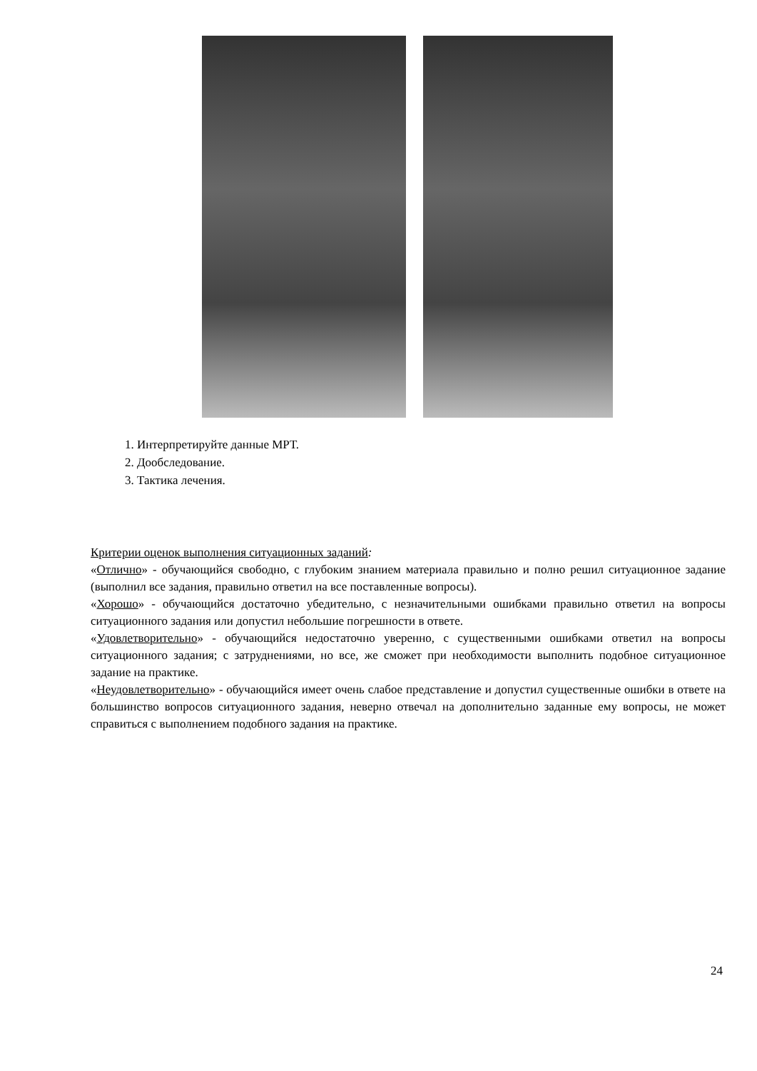1. Интерпретируйте данные МРТ.
2. Дообследование.
3. Тактика лечения.
Критерии оценок выполнения ситуационных заданий:
«Отлично» - обучающийся свободно, с глубоким знанием материала правильно и полно решил ситуационное задание (выполнил все задания, правильно ответил на все поставленные вопросы).
«Хорошо» - обучающийся достаточно убедительно, с незначительными ошибками правильно ответил на вопросы ситуационного задания или допустил небольшие погрешности в ответе.
«Удовлетворительно» - обучающийся недостаточно уверенно, с существенными ошибками ответил на вопросы ситуационного задания; с затруднениями, но все, же сможет при необходимости выполнить подобное ситуационное задание на практике.
«Неудовлетворительно» - обучающийся имеет очень слабое представление и допустил существенные ошибки в ответе на большинство вопросов ситуационного задания, неверно отвечал на дополнительно заданные ему вопросы, не может справиться с выполнением подобного задания на практике.
24